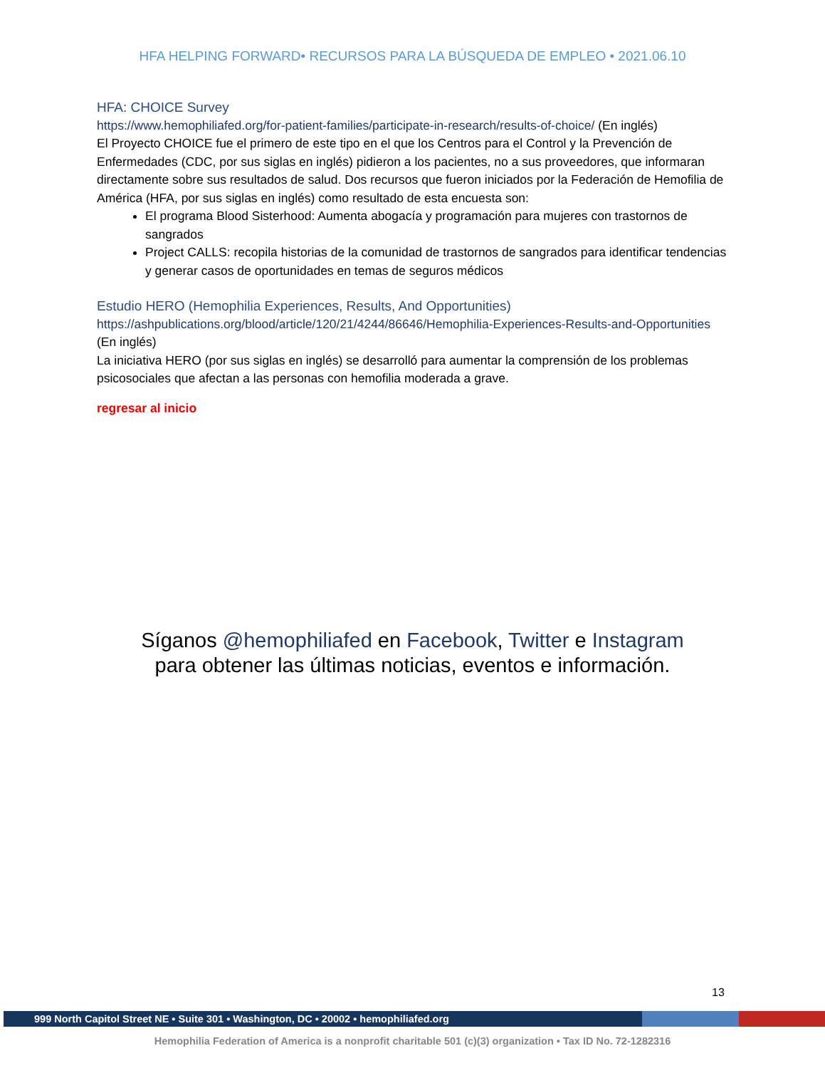HFA HELPING FORWARD• RECURSOS PARA LA BÚSQUEDA DE EMPLEO • 2021.06.10
HFA: CHOICE Survey
https://www.hemophiliafed.org/for-patient-families/participate-in-research/results-of-choice/ (En inglés)
El Proyecto CHOICE fue el primero de este tipo en el que los Centros para el Control y la Prevención de Enfermedades (CDC, por sus siglas en inglés) pidieron a los pacientes, no a sus proveedores, que informaran directamente sobre sus resultados de salud. Dos recursos que fueron iniciados por la Federación de Hemofilia de América (HFA, por sus siglas en inglés) como resultado de esta encuesta son:
El programa Blood Sisterhood: Aumenta abogacía y programación para mujeres con trastornos de sangrados
Project CALLS: recopila historias de la comunidad de trastornos de sangrados para identificar tendencias y generar casos de oportunidades en temas de seguros médicos
Estudio HERO (Hemophilia Experiences, Results, And Opportunities)
https://ashpublications.org/blood/article/120/21/4244/86646/Hemophilia-Experiences-Results-and-Opportunities (En inglés)
La iniciativa HERO (por sus siglas en inglés) se desarrolló para aumentar la comprensión de los problemas psicosociales que afectan a las personas con hemofilia moderada a grave.
regresar al inicio
Síganos @hemophiliafed en Facebook, Twitter e Instagram
para obtener las últimas noticias, eventos e información.
13
999 North Capitol Street NE • Suite 301 • Washington, DC • 20002 • hemophiliafed.org
Hemophilia Federation of America is a nonprofit charitable 501 (c)(3) organization • Tax ID No. 72-1282316